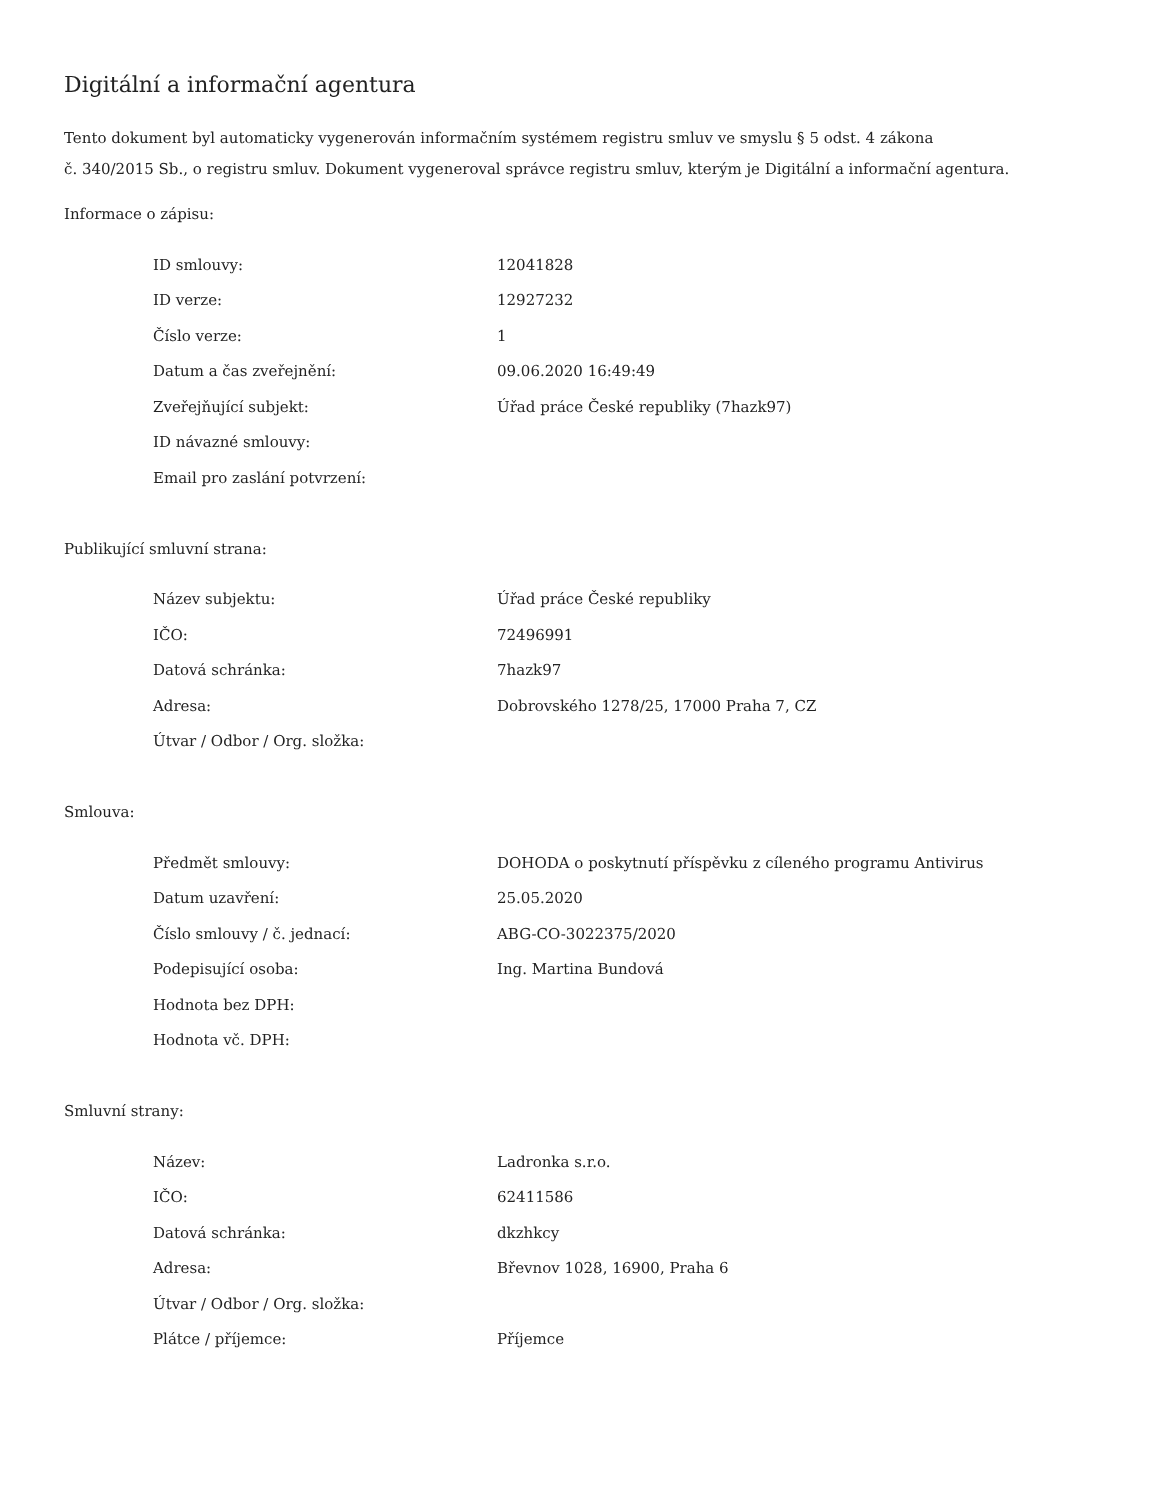Digitální a informační agentura
Tento dokument byl automaticky vygenerován informačním systémem registru smluv ve smyslu § 5 odst. 4 zákona
č. 340/2015 Sb., o registru smluv. Dokument vygeneroval správce registru smluv, kterým je Digitální a informační agentura.
Informace o zápisu:
| ID smlouvy: | 12041828 |
| ID verze: | 12927232 |
| Číslo verze: | 1 |
| Datum a čas zveřejnění: | 09.06.2020 16:49:49 |
| Zveřejňující subjekt: | Úřad práce České republiky (7hazk97) |
| ID návazné smlouvy: | |
| Email pro zaslání potvrzení: | |
Publikující smluvní strana:
| Název subjektu: | Úřad práce České republiky |
| IČO: | 72496991 |
| Datová schránka: | 7hazk97 |
| Adresa: | Dobrovského 1278/25, 17000 Praha 7, CZ |
| Útvar / Odbor / Org. složka: | |
Smlouva:
| Předmět smlouvy: | DOHODA o poskytnutí příspěvku z cíleného programu Antivirus |
| Datum uzavření: | 25.05.2020 |
| Číslo smlouvy / č. jednací: | ABG-CO-3022375/2020 |
| Podepisující osoba: | Ing. Martina Bundová |
| Hodnota bez DPH: | |
| Hodnota vč. DPH: | |
Smluvní strany:
| Název: | Ladronka s.r.o. |
| IČO: | 62411586 |
| Datová schránka: | dkzhkcy |
| Adresa: | Břevnov 1028, 16900, Praha 6 |
| Útvar / Odbor / Org. složka: | |
| Plátce / příjemce: | Příjemce |